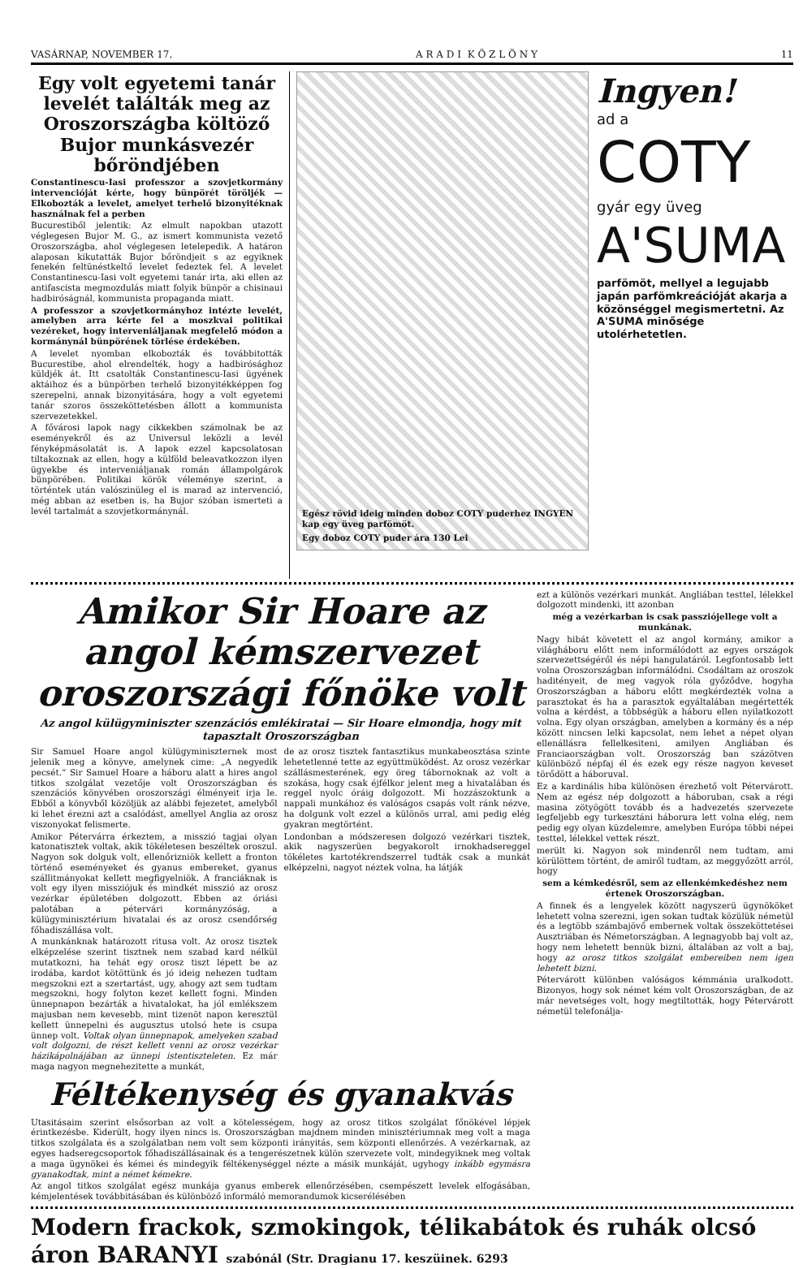VASÁRNAP, NOVEMBER 17. A R A D I K Ö Z L Ö N Y 11
Egy volt egyetemi tanár levelét találták meg az Oroszországba költöző Bujor munkásvezér bőröndjében
Constantinescu-Iasi professzor a szovjetkormány intervencióját kérte, hogy bünpörét töröljék — Elkobozták a levelet, amelyet terhelő bizonyitéknak használnak fel a perben
Bucurestiből jelentik: Az elmult napokban utazott véglegesen Bujor M. G., az ismert kommunista vezető Oroszországba, ahol véglegesen letelepedik. A határon alaposan kikutatták Bujor bőröndjeit s az egyiknek fenekén feltünéstkeltő levelet fedeztek fel. A levelet Constantinescu-Iasi volt egyetemi tanár irta, aki ellen az antifascista megmozdulás miatt folyik bünpör a chisinaui hadbiróságnál, kommunista propaganda miatt.
A professzor a szovjetkormányhoz intézte levelét, amelyben arra kérte fel a moszkvai politikai vezéreket, hogy interveniáljanak megfelelő módon a kormánynál bünpörének törlése érdekében.
A levelet nyomban elkobozták és továbbitották Bucurestibe, ahol elrendelték, hogy a hadbirósághoz küldjék át. Itt csatolták Constantinescu-Iasi ügyének aktáihoz és a bünpörben terhelő bizonyitékképpen fog szerepelni, annak bizonyitására, hogy a volt egyetemi tanár szoros összeköttetésben állott a kommunista szervezetekkel.
A fővárosi lapok nagy cikkekben számolnak be az eseményekről és az Universul leközli a levél fényképmásolatát is. A lapok ezzel kapcsolatosan tiltakoznak az ellen, hogy a külföld beleavatkozzon ilyen ügyekbe és interveniáljanak román állampolgárok bünpörében. Politikai körök véleménye szerint, a történtek után valószinüleg el is marad az intervenció, még abban az esetben is, ha Bujor szóban ismerteti a levél tartalmát a szovjetkormánynál.
Egész rövid ideig minden doboz COTY puderhez INGYEN kap egy üveg parfömöt.
Egy doboz COTY puder ára 130 Lei
Ingyen!
ad a
COTY
gyár egy üveg
A'SUMA
parfömöt, mellyel a legujabb japán parfömkreációját akarja a közönséggel megismertetni. Az A'SUMA minősége utolérhetetlen.
Amikor Sir Hoare az angol kémszervezet oroszországi főnöke volt
Az angol külügyminiszter szenzációs emlékiratai — Sir Hoare elmondja, hogy mit tapasztalt Oroszországban
Sir Samuel Hoare angol külügyminiszternek most jelenik meg a könyve, amelynek cime: „A negyedik pecsét.“ Sir Samuel Hoare a háboru alatt a hires angol titkos szolgálat vezetője volt Oroszországban és szenzációs könyvében oroszországi élményeit irja le. Ebből a könyvből közöljük az alábbi fejezetet, amelyből ki lehet érezni azt a csalódást, amellyel Anglia az orosz viszonyokat felismerte.
Amikor Pétervárra érkeztem, a misszió tagjai olyan katonatisztek voltak, akik tökéletesen beszéltek oroszul. Nagyon sok dolguk volt, ellenőrizniök kellett a fronton történő eseményeket és gyanus embereket, gyanus szállitmányokat kellett megfigyelniök. A franciáknak is volt egy ilyen missziójuk és mindkét misszió az orosz vezérkar épületében dolgozott. Ebben az óriási palotában a pétervári kormányzóság, a külügyminisztérium hivatalai és az orosz csendőrség főhadiszállása volt.
A munkánknak határozott ritusa volt. Az orosz tisztek elképzelése szerint tisztnek nem szabad kard nélkül mutatkozni, ha tehát egy orosz tiszt lépett be az irodába, kardot kötöttünk és jó ideig nehezen tudtam megszokni ezt a szertartást, ugy, ahogy azt sem tudtam megszokni, hogy folyton kezet kellett fogni. Minden ünnepnapon bezárták a hivatalokat, ha jól emlékszem majusban nem kevesebb, mint tizenöt napon keresztül kellett ünnepelni és augusztus utolsó hete is csupa ünnep volt. Voltak olyan ünnepnapok, amelyeken szabad volt dolgozni, de részt kellett venni az orosz vezérkar házikápolnájában az ünnepi istentiszteleten. Ez már maga nagyon megnehezitette a munkát,
de az orosz tisztek fantasztikus munkabeosztása szinte lehetetlenné tette az együttmüködést. Az orosz vezérkar szállásmesterének, egy öreg tábornoknak az volt a szokása, hogy csak éjfélkor jelent meg a hivatalában és reggel nyolc óráig dolgozott. Mi hozzászoktunk a nappali munkához és valóságos csapás volt ránk nézve, ha dolgunk volt ezzel a különös urral, ami pedig elég gyakran megtörtént.
Londonban a módszeresen dolgozó vezérkari tisztek, akik nagyszerüen begyakorolt irnokhadsereggel tökéletes kartotékrendszerrel tudták csak a munkát elképzelni, nagyot néztek volna, ha látják
Féltékenység és gyanakvás
Utasitásaim szerint elsősorban az volt a kötelességem, hogy az orosz titkos szolgálat főnökével lépjek érintkezésbe. Kiderült, hogy ilyen nincs is. Oroszországban majdnem minden minisztériumnak meg volt a maga titkos szolgálata és a szolgálatban nem volt sem központi irányitás, sem központi ellenőrzés. A vezérkarnak, az egyes hadseregcsoportok főhadiszállásainak és a tengerészetnek külön szervezete volt, mindegyiknek meg voltak a maga ügynökei és kémei és mindegyik féltékenységgel nézte a másik munkáját, ugyhogy inkább egymásra gyanakodtak, mint a német kémekre.
Az angol titkos szolgálat egész munkája gyanus emberek ellenőrzésében, csempészett levelek elfogásában, kémjelentések továbbitásában és különböző informáló memorandumok kicserélésében
ezt a különös vezérkari munkát. Angliában testtel, lélekkel dolgozott mindenki, itt azonban
még a vezérkarban is csak passziójellege volt a munkának.
Nagy hibát követett el az angol kormány, amikor a világháboru előtt nem informálódott az egyes országok szervezettségéről és népi hangulatáról. Legfontosabb lett volna Oroszországban informálódni. Csodáltam az oroszok haditényeit, de meg vagyok róla győződve, hogyha Oroszországban a háboru előtt megkérdezték volna a parasztokat és ha a parasztok egyáltalában megértették volna a kérdést, a többségük a háboru ellen nyilatkozott volna. Egy olyan országban, amelyben a kormány és a nép között nincsen lelki kapcsolat, nem lehet a népet olyan ellenállásra fellelkesiteni, amilyen Angliában és Franciaországban volt. Oroszország ban százötven különböző népfaj él és ezek egy része nagyon keveset törődött a háboruval.
Ez a kardinális hiba különösen érezhető volt Pétervárott. Nem az egész nép dolgozott a háboruban, csak a régi masina zötyögött tovább és a hadvezetés szervezete legfeljebb egy turkesztáni háborura lett volna elég, nem pedig egy olyan küzdelemre, amelyben Európa többi népei testtel, lélekkel vettek részt.
merült ki. Nagyon sok mindenről nem tudtam, ami körülöttem történt, de amiről tudtam, az meggyőzött arról, hogy
sem a kémkedésről, sem az ellenkémkedéshez nem értenek Oroszországban.
A finnek és a lengyelek között nagyszerü ügynököket lehetett volna szerezni, igen sokan tudtak közülük németül és a legtöbb számbajövő embernek voltak összeköttetései Ausztriában és Németországban. A legnagyobb baj volt az, hogy nem lehetett bennük bizni, általában az volt a baj, hogy az orosz titkos szolgálat embereiben nem igen lehetett bizni.
Pétervárott különben valóságos kémmánia uralkodott. Bizonyos, hogy sok német kém volt Oroszországban, de az már nevetséges volt, hogy megtiltották, hogy Pétervárott németül telefonálja-
Modern frackok, szmokingok, télikabátok és ruhák olcsó áron BARANYI szabónál (Str. Dragianu 17. keszüinek. 6293